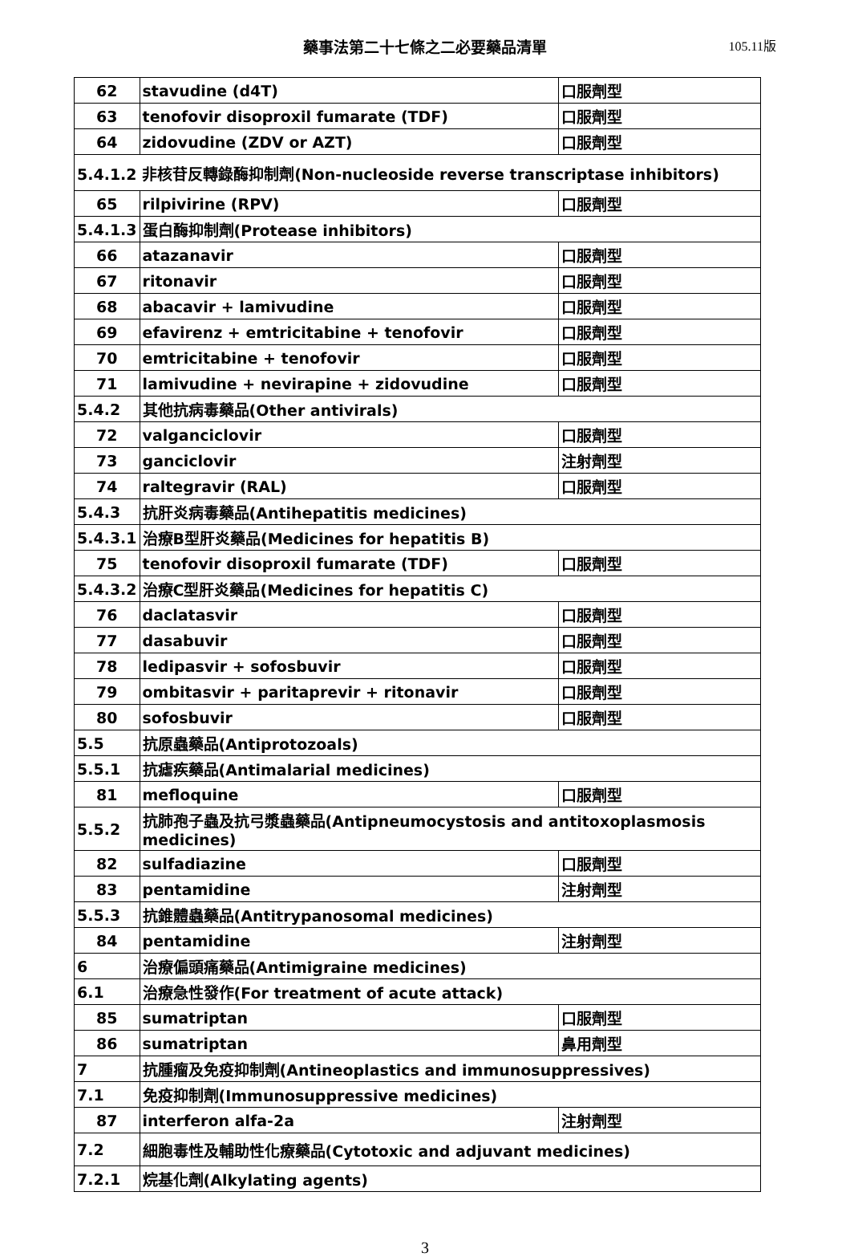藥事法第二十七條之二必要藥品清單
105.11版
| 62 | stavudine (d4T) | 口服劑型 |
| 63 | tenofovir disoproxil fumarate (TDF) | 口服劑型 |
| 64 | zidovudine (ZDV or AZT) | 口服劑型 |
| 5.4.1.2 非核苷反轉錄酶抑制劑(Non-nucleoside reverse transcriptase inhibitors) | | |
| 65 | rilpivirine (RPV) | 口服劑型 |
| 5.4.1.3 | 蛋白酶抑制劑(Protease inhibitors) | |
| 66 | atazanavir | 口服劑型 |
| 67 | ritonavir | 口服劑型 |
| 68 | abacavir + lamivudine | 口服劑型 |
| 69 | efavirenz + emtricitabine + tenofovir | 口服劑型 |
| 70 | emtricitabine + tenofovir | 口服劑型 |
| 71 | lamivudine + nevirapine + zidovudine | 口服劑型 |
| 5.4.2 | 其他抗病毒藥品(Other antivirals) | |
| 72 | valganciclovir | 口服劑型 |
| 73 | ganciclovir | 注射劑型 |
| 74 | raltegravir (RAL) | 口服劑型 |
| 5.4.3 | 抗肝炎病毒藥品(Antihepatitis medicines) | |
| 5.4.3.1 | 治療B型肝炎藥品(Medicines for hepatitis B) | |
| 75 | tenofovir disoproxil fumarate (TDF) | 口服劑型 |
| 5.4.3.2 | 治療C型肝炎藥品(Medicines for hepatitis C) | |
| 76 | daclatasvir | 口服劑型 |
| 77 | dasabuvir | 口服劑型 |
| 78 | ledipasvir + sofosbuvir | 口服劑型 |
| 79 | ombitasvir + paritaprevir + ritonavir | 口服劑型 |
| 80 | sofosbuvir | 口服劑型 |
| 5.5 | 抗原蟲藥品(Antiprotozoals) | |
| 5.5.1 | 抗瘧疾藥品(Antimalarial medicines) | |
| 81 | mefloquine | 口服劑型 |
| 5.5.2 | 抗肺孢子蟲及抗弓漿蟲藥品(Antipneumocystosis and antitoxoplasmosis medicines) | |
| 82 | sulfadiazine | 口服劑型 |
| 83 | pentamidine | 注射劑型 |
| 5.5.3 | 抗錐體蟲藥品(Antitrypanosomal medicines) | |
| 84 | pentamidine | 注射劑型 |
| 6 | 治療偏頭痛藥品(Antimigraine medicines) | |
| 6.1 | 治療急性發作(For treatment of acute attack) | |
| 85 | sumatriptan | 口服劑型 |
| 86 | sumatriptan | 鼻用劑型 |
| 7 | 抗腫瘤及免疫抑制劑(Antineoplastics and immunosuppressives) | |
| 7.1 | 免疫抑制劑(Immunosuppressive medicines) | |
| 87 | interferon alfa-2a | 注射劑型 |
| 7.2 | 細胞毒性及輔助性化療藥品(Cytotoxic and adjuvant medicines) | |
| 7.2.1 | 烷基化劑(Alkylating agents) | |
3